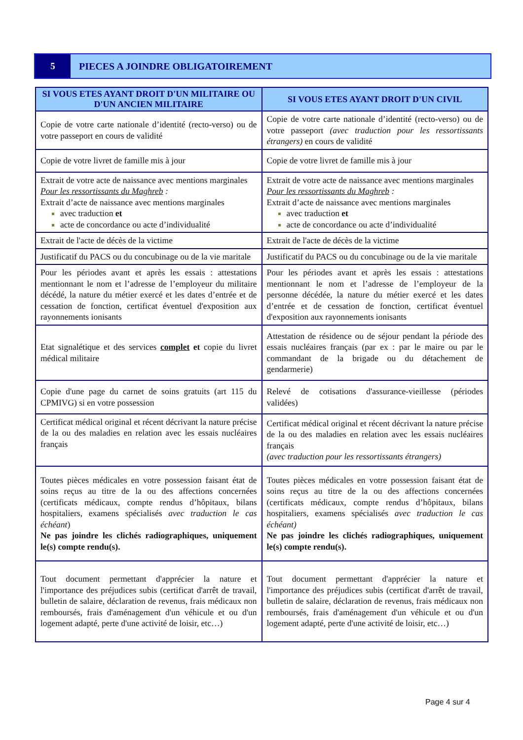5
PIECES A JOINDRE OBLIGATOIREMENT
| SI VOUS ETES AYANT DROIT D'UN MILITAIRE OU D'UN ANCIEN MILITAIRE | SI VOUS ETES AYANT DROIT D'UN CIVIL |
| --- | --- |
| Copie de votre carte nationale d’identité (recto-verso) ou de votre passeport en cours de validité | Copie de votre carte nationale d’identité (recto-verso) ou de votre passeport (avec traduction pour les ressortissants étrangers) en cours de validité |
| Copie de votre livret de famille mis à jour | Copie de votre livret de famille mis à jour |
| Extrait de votre acte de naissance avec mentions marginales Pour les ressortissants du Maghreb : Extrait d’acte de naissance avec mentions marginales avec traduction et acte de concordance ou acte d’individualité | Extrait de votre acte de naissance avec mentions marginales Pour les ressortissants du Maghreb : Extrait d’acte de naissance avec mentions marginales avec traduction et acte de concordance ou acte d’individualité |
| Extrait de l'acte de décès de la victime | Extrait de l'acte de décès de la victime |
| Justificatif du PACS ou du concubinage ou de la vie maritale | Justificatif du PACS ou du concubinage ou de la vie maritale |
| Pour les périodes avant et après les essais : attestations mentionnant le nom et l’adresse de l’employeur du militaire décédé, la nature du métier exercé et les dates d’entrée et de cessation de fonction, certificat éventuel d'exposition aux rayonnements ionisants | Pour les périodes avant et après les essais : attestations mentionnant le nom et l’adresse de l’employeur de la personne décédée, la nature du métier exercé et les dates d’entrée et de cessation de fonction, certificat éventuel d'exposition aux rayonnements ionisants |
| Etat signalétique et des services complet et copie du livret médical militaire | Attestation de résidence ou de séjour pendant la période des essais nucléaires français (par ex : par le maire ou par le commandant de la brigade ou du détachement de gendarmerie) |
| Copie d'une page du carnet de soins gratuits (art 115 du CPMIVG) si en votre possession | Relevé de cotisations d'assurance-vieillesse (périodes validées) |
| Certificat médical original et récent décrivant la nature précise de la ou des maladies en relation avec les essais nucléaires français | Certificat médical original et récent décrivant la nature précise de la ou des maladies en relation avec les essais nucléaires français (avec traduction pour les ressortissants étrangers) |
| Toutes pièces médicales en votre possession faisant état de soins reçus au titre de la ou des affections concernées (certificats médicaux, compte rendus d’hôpitaux, bilans hospitaliers, examens spécialisés avec traduction le cas échéant ) Ne pas joindre les clichés radiographiques, uniquement le(s) compte rendu(s). | Toutes pièces médicales en votre possession faisant état de soins reçus au titre de la ou des affections concernées (certificats médicaux, compte rendus d’hôpitaux, bilans hospitaliers, examens spécialisés avec traduction le cas échéant) Ne pas joindre les clichés radiographiques, uniquement le(s) compte rendu(s). |
| Tout document permettant d'apprécier la nature et l'importance des préjudices subis (certificat d'arrêt de travail, bulletin de salaire, déclaration de revenus, frais médicaux non remboursés, frais d'aménagement d'un véhicule et ou d'un logement adapté, perte d'une activité de loisir, etc…) | Tout document permettant d'apprécier la nature et l'importance des préjudices subis (certificat d'arrêt de travail, bulletin de salaire, déclaration de revenus, frais médicaux non remboursés, frais d'aménagement d'un véhicule et ou d'un logement adapté, perte d'une activité de loisir, etc…) |
Page 4 sur 4